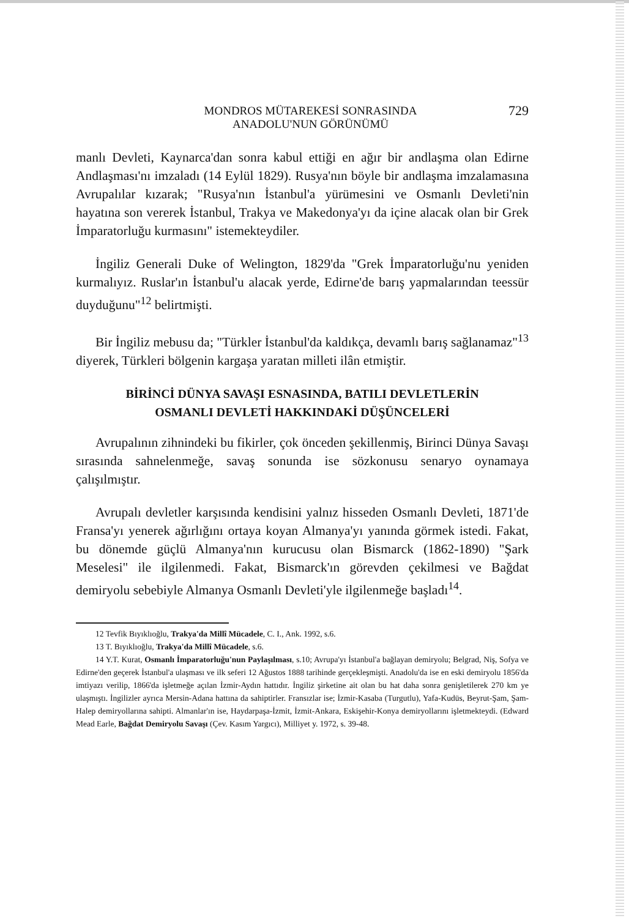MONDROS MÜTAREKESİ SONRASINDA
ANADOLU'NUN GÖRÜNÜMÜ
729
manlı Devleti, Kaynarca'dan sonra kabul ettiği en ağır bir andlaşma olan Edirne Andlaşması'nı imzaladı (14 Eylül 1829). Rusya'nın böyle bir andlaşma imzalamasına Avrupalılar kızarak; "Rusya'nın İstanbul'a yürümesini ve Osmanlı Devleti'nin hayatına son vererek İstanbul, Trakya ve Makedonya'yı da içine alacak olan bir Grek İmparatorluğu kurmasını" istemekteydiler.
İngiliz Generali Duke of Welington, 1829'da "Grek İmparatorluğu'nu yeniden kurmalıyız. Ruslar'ın İstanbul'u alacak yerde, Edirne'de barış yapmalarından teessür duyduğunu"<sup>12</sup> belirtmişti.
Bir İngiliz mebusu da; "Türkler İstanbul'da kaldıkça, devamlı barış sağlanamaz"<sup>13</sup> diyerek, Türkleri bölgenin kargaşa yaratan milleti ilân etmiştir.
BİRİNCİ DÜNYA SAVAŞI ESNASINDA, BATILI DEVLETLERİN
OSMANLI DEVLETİ HAKKINDAKİ DÜŞÜNCELERİ
Avrupalının zihnindeki bu fikirler, çok önceden şekillenmiş, Birinci Dünya Savaşı sırasında sahnelenmeğe, savaş sonunda ise sözkonusu senaryo oynamaya çalışılmıştır.
Avrupalı devletler karşısında kendisini yalnız hisseden Osmanlı Devleti, 1871'de Fransa'yı yenerek ağırlığını ortaya koyan Almanya'yı yanında görmek istedi. Fakat, bu dönemde güçlü Almanya'nın kurucusu olan Bismarck (1862-1890) "Şark Meselesi" ile ilgilenmedi. Fakat, Bismarck'ın görevden çekilmesi ve Bağdat demiryolu sebebiyle Almanya Osmanlı Devleti'yle ilgilenmeğe başladı<sup>14</sup>.
12 Tevfik Bıyıklıoğlu, Trakya'da Millî Mücadele, C. I., Ank. 1992, s.6.
13 T. Bıyıklıoğlu, Trakya'da Millî Mücadele, s.6.
14 Y.T. Kurat, Osmanlı İmparatorluğu'nun Paylaşılması, s.10; Avrupa'yı İstanbul'a bağlayan demiryolu; Belgrad, Niş, Sofya ve Edirne'den geçerek İstanbul'a ulaşması ve ilk seferi 12 Ağustos 1888 tarihinde gerçekleşmişti. Anadolu'da ise en eski demiryolu 1856'da imtiyazı verilip, 1866'da işletmeğe açılan İzmir-Aydın hattıdır. İngiliz şirketine ait olan bu hat daha sonra genişletilerek 270 km ye ulaşmıştı. İngilizler ayrıca Mersin-Adana hattına da sahiptirler. Fransızlar ise; İzmir-Kasaba (Turgutlu), Yafa-Kudüs, Beyrut-Şam, Şam-Halep demiryollarına sahipti. Almanlar'ın ise, Haydarpaşa-İzmit, İzmit-Ankara, Eskişehir-Konya demiryollarını işletmekteydi. (Edward Mead Earle, Bağdat Demiryolu Savaşı (Çev. Kasım Yargıcı), Milliyet y. 1972, s. 39-48.